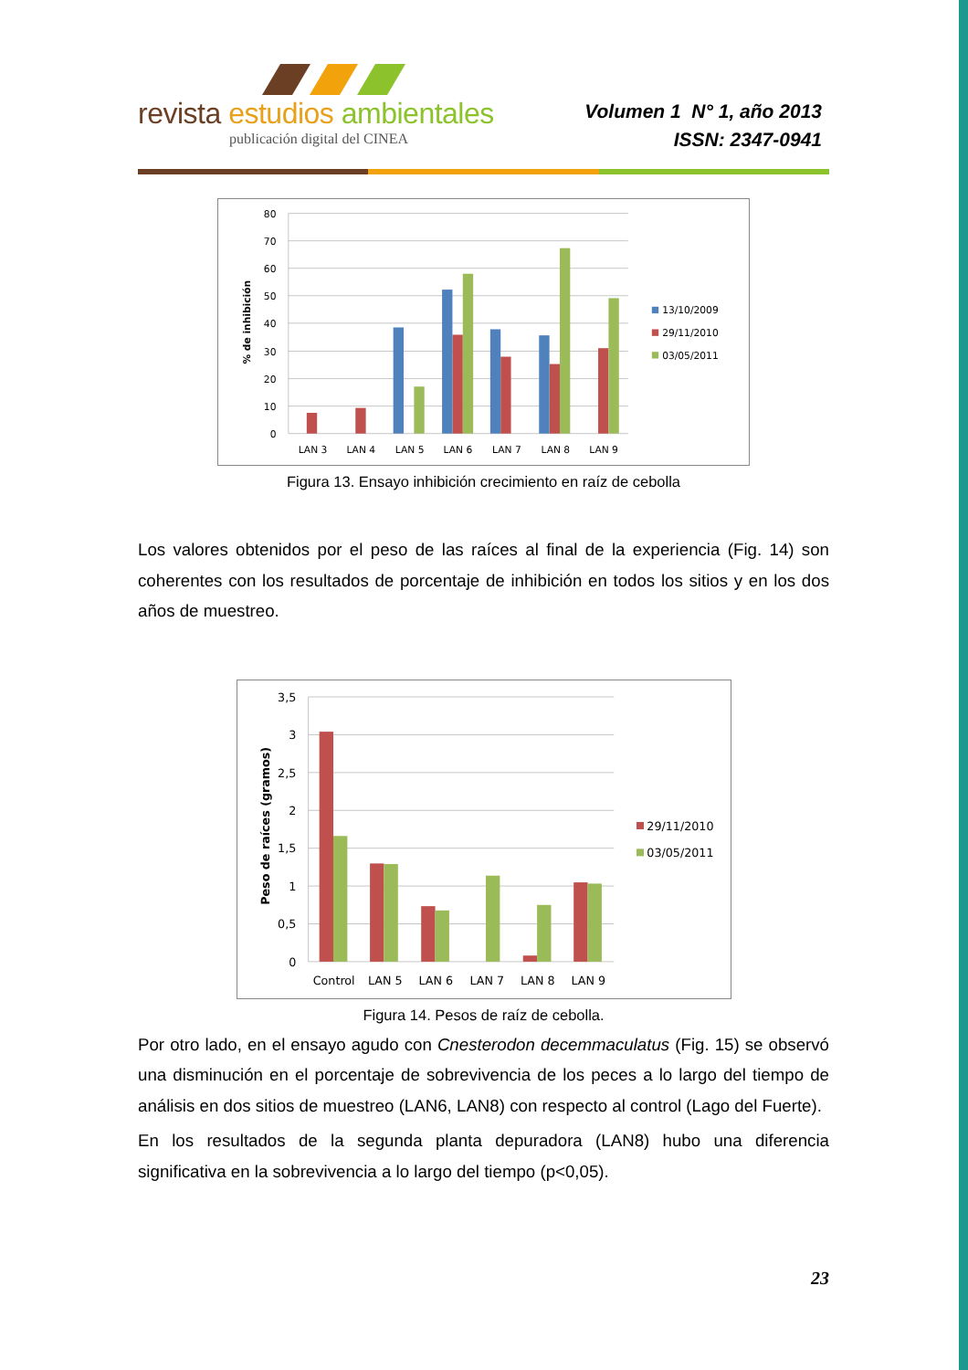revista estudios ambientales
publicación digital del CINEA
Volumen 1 N° 1, año 2013
ISSN: 2347-0941
80
70
60
50
40
30
20
10
0
% de inhibición
LAN 3
LAN 4
LAN 5
LAN 6
LAN 7
LAN 8
LAN 9
13/10/2009
29/11/2010
03/05/2011
Figura 13. Ensayo inhibición crecimiento en raíz de cebolla
Los valores obtenidos por el peso de las raíces al final de la experiencia (Fig. 14) son coherentes con los resultados de porcentaje de inhibición en todos los sitios y en los dos años de muestreo.
3,5
3
2,5
2
1,5
1
0,5
0
Peso de raíces (gramos)
Control
LAN 5
LAN 6
LAN 7
LAN 8
LAN 9
29/11/2010
03/05/2011
Figura 14. Pesos de raíz de cebolla.
Por otro lado, en el ensayo agudo con Cnesterodon decemmaculatus (Fig. 15) se observó una disminución en el porcentaje de sobrevivencia de los peces a lo largo del tiempo de análisis en dos sitios de muestreo (LAN6, LAN8) con respecto al control (Lago del Fuerte).
En los resultados de la segunda planta depuradora (LAN8) hubo una diferencia significativa en la sobrevivencia a lo largo del tiempo (p<0,05).
23